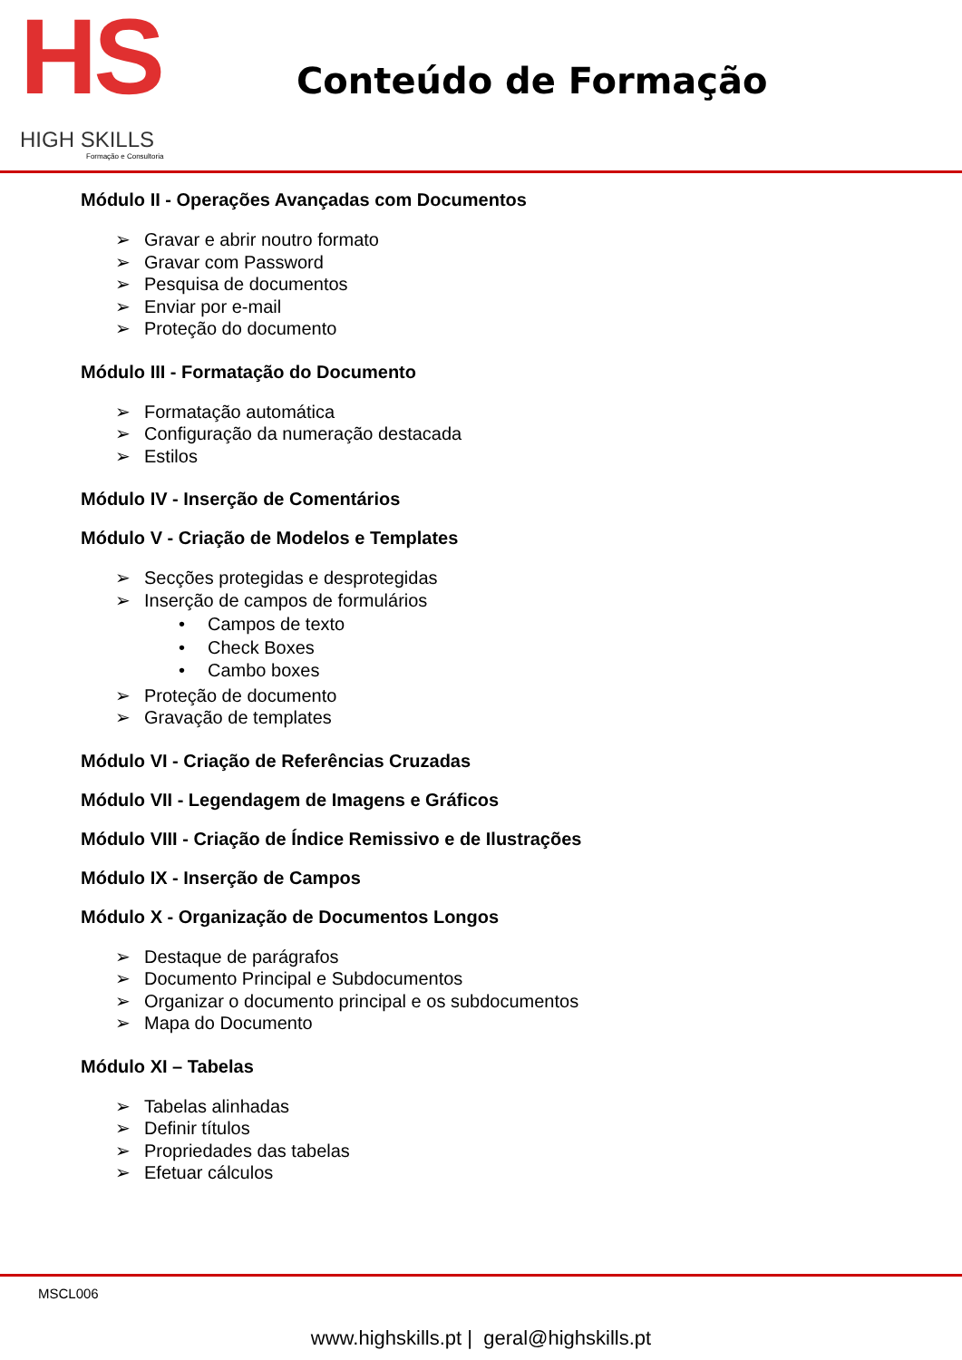HS
HIGH SKILLS
Formação e Consultoria
Conteúdo de Formação
Módulo II - Operações Avançadas com Documentos
➢ Gravar e abrir noutro formato
➢ Gravar com Password
➢ Pesquisa de documentos
➢ Enviar por e-mail
➢ Proteção do documento
Módulo III - Formatação do Documento
➢ Formatação automática
➢ Configuração da numeração destacada
➢ Estilos
Módulo IV - Inserção de Comentários
Módulo V - Criação de Modelos e Templates
➢ Secções protegidas e desprotegidas
➢ Inserção de campos de formulários
• Campos de texto
• Check Boxes
• Cambo boxes
➢ Proteção de documento
➢ Gravação de templates
Módulo VI - Criação de Referências Cruzadas
Módulo VII - Legendagem de Imagens e Gráficos
Módulo VIII - Criação de Índice Remissivo e de Ilustrações
Módulo IX - Inserção de Campos
Módulo X - Organização de Documentos Longos
➢ Destaque de parágrafos
➢ Documento Principal e Subdocumentos
➢ Organizar o documento principal e os subdocumentos
➢ Mapa do Documento
Módulo XI – Tabelas
➢ Tabelas alinhadas
➢ Definir títulos
➢ Propriedades das tabelas
➢ Efetuar cálculos
MSCL006
www.highskills.pt | geral@highskills.pt